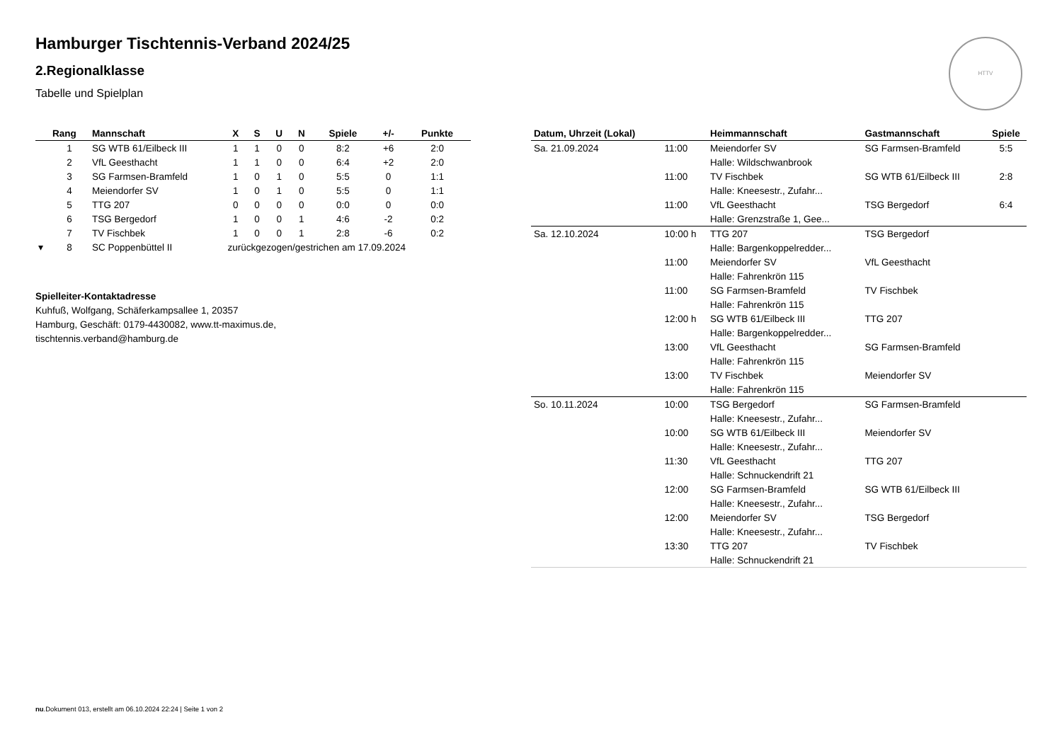HTTV
Hamburger Tischtennis-Verband 2024/25
2.Regionalklasse
Tabelle und Spielplan
| | Rang | Mannschaft | X | S | U | N | Spiele | +/- | Punkte |
| --- | --- | --- | --- | --- | --- | --- | --- | --- | --- |
| | 1 | SG WTB 61/Eilbeck III | 1 | 1 | 0 | 0 | 8:2 | +6 | 2:0 |
| | 2 | VfL Geesthacht | 1 | 1 | 0 | 0 | 6:4 | +2 | 2:0 |
| | 3 | SG Farmsen-Bramfeld | 1 | 0 | 1 | 0 | 5:5 | 0 | 1:1 |
| | 4 | Meiendorfer SV | 1 | 0 | 1 | 0 | 5:5 | 0 | 1:1 |
| | 5 | TTG 207 | 0 | 0 | 0 | 0 | 0:0 | 0 | 0:0 |
| | 6 | TSG Bergedorf | 1 | 0 | 0 | 1 | 4:6 | -2 | 0:2 |
| | 7 | TV Fischbek | 1 | 0 | 0 | 1 | 2:8 | -6 | 0:2 |
| ▾ | 8 | SC Poppenbüttel II | zurückgezogen/gestrichen am 17.09.2024 | | | | | | |
Spielleiter-Kontaktadresse
Kuhfuß, Wolfgang, Schäferkampsallee 1, 20357
Hamburg, Geschäft: 0179-4430082, www.tt-maximus.de,
tischtennis.verband@hamburg.de
| Datum, Uhrzeit (Lokal) | | Heimmannschaft | Gastmannschaft | Spiele |
| --- | --- | --- | --- | --- |
| Sa. 21.09.2024 | 11:00 | Meiendorfer SV | SG Farmsen-Bramfeld | 5:5 |
| | | Halle: Wildschwanbrook | | |
| | 11:00 | TV Fischbek | SG WTB 61/Eilbeck III | 2:8 |
| | | Halle: Kneesestr., Zufahr... | | |
| | 11:00 | VfL Geesthacht | TSG Bergedorf | 6:4 |
| | | Halle: Grenzstraße 1, Gee... | | |
| Sa. 12.10.2024 | 10:00 h | TTG 207 | TSG Bergedorf | |
| | | Halle: Bargenkoppelredder... | | |
| | 11:00 | Meiendorfer SV | VfL Geesthacht | |
| | | Halle: Fahrenkrön 115 | | |
| | 11:00 | SG Farmsen-Bramfeld | TV Fischbek | |
| | | Halle: Fahrenkrön 115 | | |
| | 12:00 h | SG WTB 61/Eilbeck III | TTG 207 | |
| | | Halle: Bargenkoppelredder... | | |
| | 13:00 | VfL Geesthacht | SG Farmsen-Bramfeld | |
| | | Halle: Fahrenkrön 115 | | |
| | 13:00 | TV Fischbek | Meiendorfer SV | |
| | | Halle: Fahrenkrön 115 | | |
| So. 10.11.2024 | 10:00 | TSG Bergedorf | SG Farmsen-Bramfeld | |
| | | Halle: Kneesestr., Zufahr... | | |
| | 10:00 | SG WTB 61/Eilbeck III | Meiendorfer SV | |
| | | Halle: Kneesestr., Zufahr... | | |
| | 11:30 | VfL Geesthacht | TTG 207 | |
| | | Halle: Schnuckendrift 21 | | |
| | 12:00 | SG Farmsen-Bramfeld | SG WTB 61/Eilbeck III | |
| | | Halle: Kneesestr., Zufahr... | | |
| | 12:00 | Meiendorfer SV | TSG Bergedorf | |
| | | Halle: Kneesestr., Zufahr... | | |
| | 13:30 | TTG 207 | TV Fischbek | |
| | | Halle: Schnuckendrift 21 | | |
nu.Dokument 013, erstellt am 06.10.2024 22:24 | Seite 1 von 2